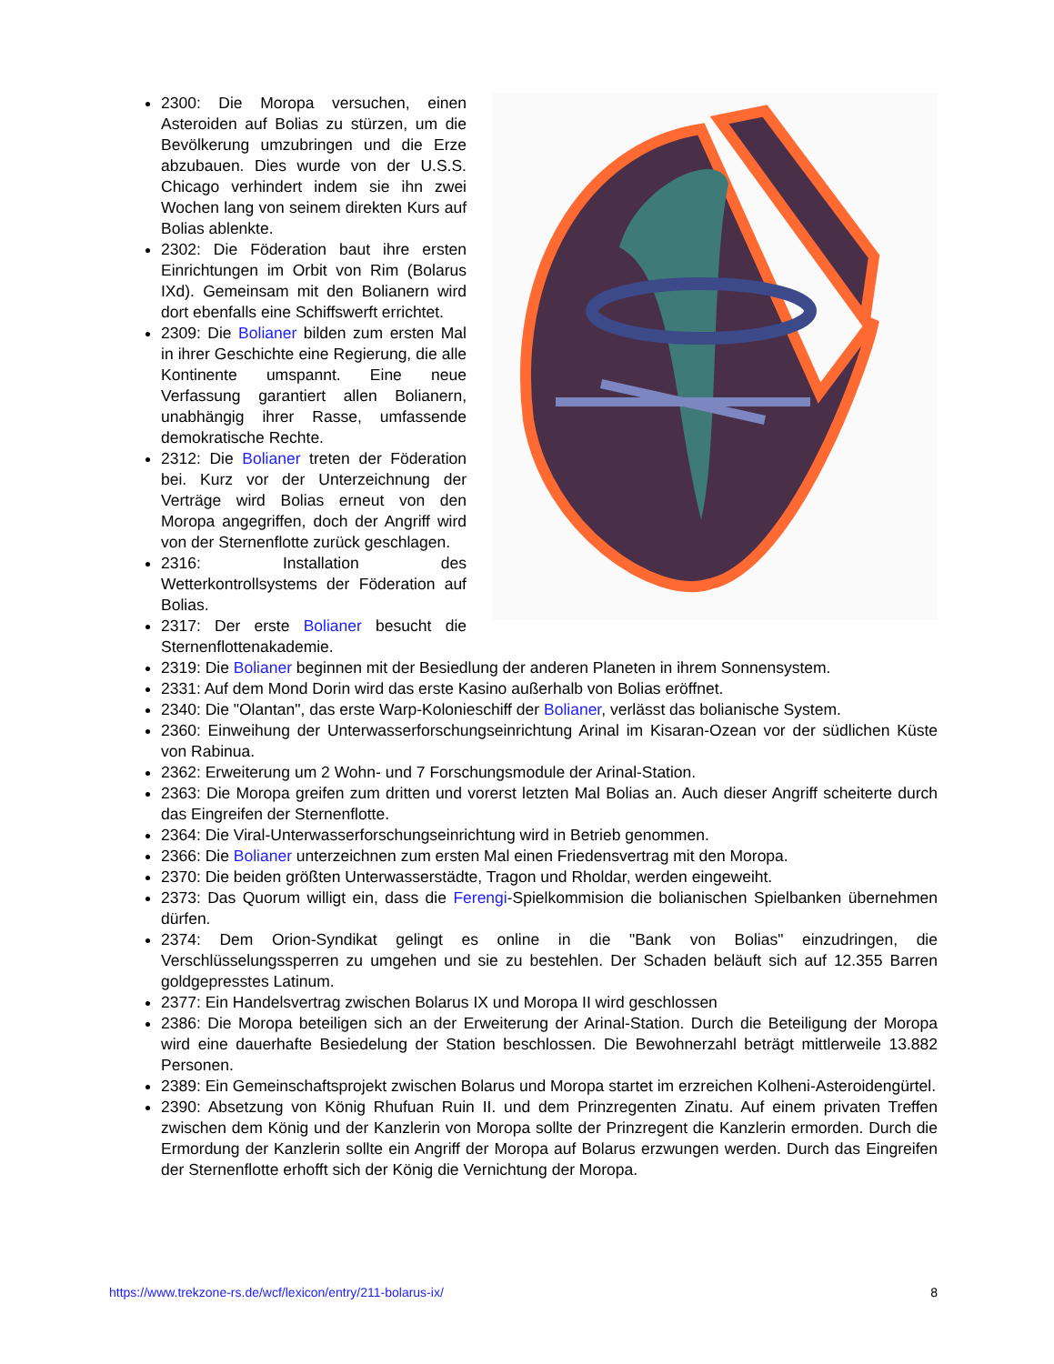2300: Die Moropa versuchen, einen Asteroiden auf Bolias zu stürzen, um die Bevölkerung umzubringen und die Erze abzubauen. Dies wurde von der U.S.S. Chicago verhindert indem sie ihn zwei Wochen lang von seinem direkten Kurs auf Bolias ablenkte.
2302: Die Föderation baut ihre ersten Einrichtungen im Orbit von Rim (Bolarus IXd). Gemeinsam mit den Bolianern wird dort ebenfalls eine Schiffswerft errichtet.
2309: Die Bolianer bilden zum ersten Mal in ihrer Geschichte eine Regierung, die alle Kontinente umspannt. Eine neue Verfassung garantiert allen Bolianern, unabhängig ihrer Rasse, umfassende demokratische Rechte.
2312: Die Bolianer treten der Föderation bei. Kurz vor der Unterzeichnung der Verträge wird Bolias erneut von den Moropa angegriffen, doch der Angriff wird von der Sternenflotte zurück geschlagen.
2316: Installation des Wetterkontrollsystems der Föderation auf Bolias.
2317: Der erste Bolianer besucht die Sternenflottenakademie.
2319: Die Bolianer beginnen mit der Besiedlung der anderen Planeten in ihrem Sonnensystem.
2331: Auf dem Mond Dorin wird das erste Kasino außerhalb von Bolias eröffnet.
2340: Die "Olantan", das erste Warp-Kolonieschiff der Bolianer, verlässt das bolianische System.
2360: Einweihung der Unterwasserforschungseinrichtung Arinal im Kisaran-Ozean vor der südlichen Küste von Rabinua.
2362: Erweiterung um 2 Wohn- und 7 Forschungsmodule der Arinal-Station.
2363: Die Moropa greifen zum dritten und vorerst letzten Mal Bolias an. Auch dieser Angriff scheiterte durch das Eingreifen der Sternenflotte.
2364: Die Viral-Unterwasserforschungseinrichtung wird in Betrieb genommen.
2366: Die Bolianer unterzeichnen zum ersten Mal einen Friedensvertrag mit den Moropa.
2370: Die beiden größten Unterwasserstädte, Tragon und Rholdar, werden eingeweiht.
2373: Das Quorum willigt ein, dass die Ferengi-Spielkommision die bolianischen Spielbanken übernehmen dürfen.
2374: Dem Orion-Syndikat gelingt es online in die "Bank von Bolias" einzudringen, die Verschlüsselungssperren zu umgehen und sie zu bestehlen. Der Schaden beläuft sich auf 12.355 Barren goldgepresstes Latinum.
2377: Ein Handelsvertrag zwischen Bolarus IX und Moropa II wird geschlossen
2386: Die Moropa beteiligen sich an der Erweiterung der Arinal-Station. Durch die Beteiligung der Moropa wird eine dauerhafte Besiedelung der Station beschlossen. Die Bewohnerzahl beträgt mittlerweile 13.882 Personen.
2389: Ein Gemeinschaftsprojekt zwischen Bolarus und Moropa startet im erzreichen Kolheni-Asteroidengürtel.
2390: Absetzung von König Rhufuan Ruin II. und dem Prinzregenten Zinatu. Auf einem privaten Treffen zwischen dem König und der Kanzlerin von Moropa sollte der Prinzregent die Kanzlerin ermorden. Durch die Ermordung der Kanzlerin sollte ein Angriff der Moropa auf Bolarus erzwungen werden. Durch das Eingreifen der Sternenflotte erhofft sich der König die Vernichtung der Moropa.
https://www.trekzone-rs.de/wcf/lexicon/entry/211-bolarus-ix/ 8